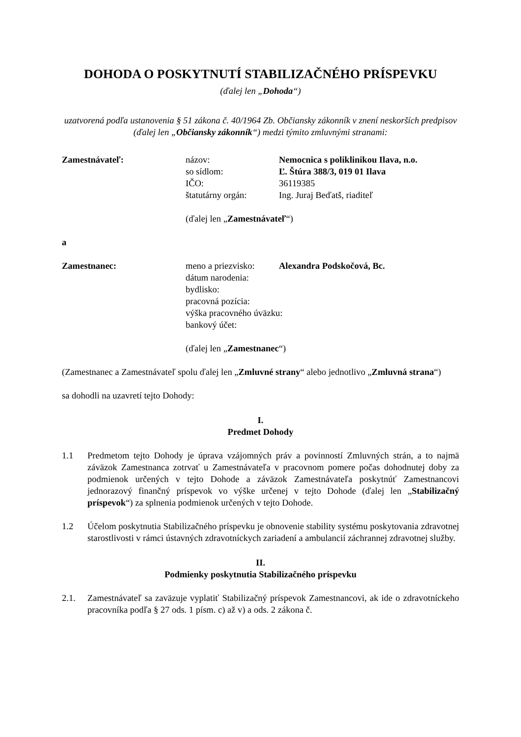DOHODA O POSKYTNUTÍ STABILIZAČNÉHO PRÍSPEVKU
(ďalej len „Dohoda“)
uzatvorená podľa ustanovenia § 51 zákona č. 40/1964 Zb. Občiansky zákonník v znení neskorších predpisov (ďalej len „Občiansky zákonník“) medzi týmito zmluvnými stranami:
Zamestnávateľ: názov: Nemocnica s poliklinikou Ilava, n.o.
so sídlom: Ľ. Štúra 388/3, 019 01 Ilava
IČO: 36119385
štatutárny orgán: Ing. Juraj Beďatš, riaditeľ
(ďalej len „Zamestnávateľ“)
a
Zamestnanec: meno a priezvisko:
Alexandra Podskočová, Bc.
dátum narodenia:
bydlisko:
pracovná pozícia:
výška pracovného úväzku:
bankový účet:
(ďalej len „Zamestnanec“)
(Zamestnanec a Zamestnávateľ spolu ďalej len „Zmluvné strany“ alebo jednotlivo „Zmluvná strana“)
sa dohodli na uzavretí tejto Dohody:
I.
Predmet Dohody
1.1 Predmetom tejto Dohody je úprava vzájomných práv a povinností Zmluvných strán, a to najmä záväzok Zamestnanca zotrvať u Zamestnávateľa v pracovnom pomere počas dohodnutej doby za podmienok určených v tejto Dohode a záväzok Zamestnávateľa poskytnúť Zamestnancovi jednorazový finančný príspevok vo výške určenej v tejto Dohode (ďalej len „Stabilizačný príspevok“) za splnenia podmienok určených v tejto Dohode.
1.2 Účelom poskytnutia Stabilizačného príspevku je obnovenie stability systému poskytovania zdravotnej starostlivosti v rámci ústavných zdravotníckych zariadení a ambulancií záchrannej zdravotnej služby.
II.
Podmienky poskytnutia Stabilizačného príspevku
2.1. Zamestnávateľ sa zaväzuje vyplatiť Stabilizačný príspevok Zamestnancovi, ak ide o zdravotníckeho pracovníka podľa § 27 ods. 1 písm. c) až v) a ods. 2 zákona č.